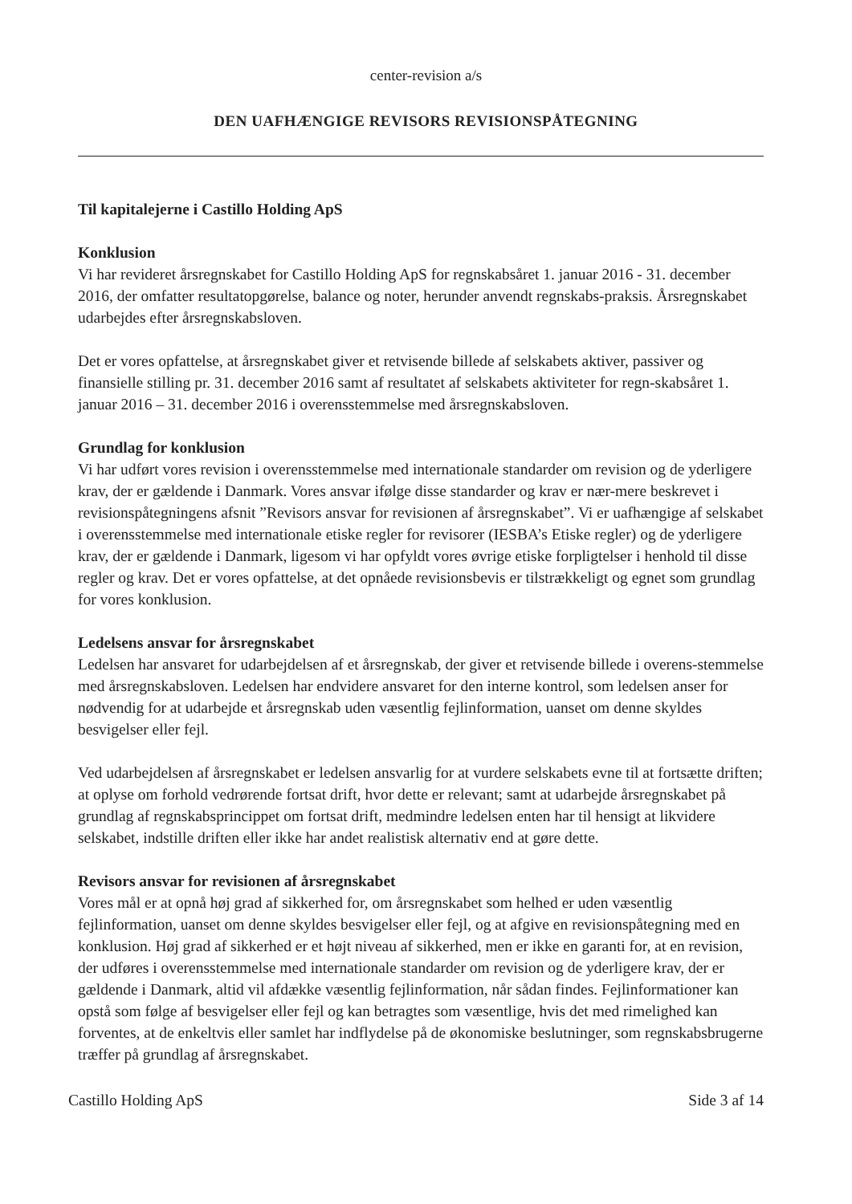center-revision a/s
DEN UAFHÆNGIGE REVISORS REVISIONSPÅTEGNING
Til kapitalejerne i Castillo Holding ApS
Konklusion
Vi har revideret årsregnskabet for Castillo Holding ApS for regnskabsåret 1. januar 2016 - 31. december 2016, der omfatter resultatopgørelse, balance og noter, herunder anvendt regnskabs-praksis. Årsregnskabet udarbejdes efter årsregnskabsloven.
Det er vores opfattelse, at årsregnskabet giver et retvisende billede af selskabets aktiver, passiver og finansielle stilling pr. 31. december 2016 samt af resultatet af selskabets aktiviteter for regn-skabsåret 1. januar 2016 – 31. december 2016 i overensstemmelse med årsregnskabsloven.
Grundlag for konklusion
Vi har udført vores revision i overensstemmelse med internationale standarder om revision og de yderligere krav, der er gældende i Danmark. Vores ansvar ifølge disse standarder og krav er nær-mere beskrevet i revisionspåtegningens afsnit ”Revisors ansvar for revisionen af årsregnskabet”. Vi er uafhængige af selskabet i overensstemmelse med internationale etiske regler for revisorer (IESBA’s Etiske regler) og de yderligere krav, der er gældende i Danmark, ligesom vi har opfyldt vores øvrige etiske forpligtelser i henhold til disse regler og krav. Det er vores opfattelse, at det opnåede revisionsbevis er tilstrækkeligt og egnet som grundlag for vores konklusion.
Ledelsens ansvar for årsregnskabet
Ledelsen har ansvaret for udarbejdelsen af et årsregnskab, der giver et retvisende billede i overens-stemmelse med årsregnskabsloven. Ledelsen har endvidere ansvaret for den interne kontrol, som ledelsen anser for nødvendig for at udarbejde et årsregnskab uden væsentlig fejlinformation, uanset om denne skyldes besvigelser eller fejl.
Ved udarbejdelsen af årsregnskabet er ledelsen ansvarlig for at vurdere selskabets evne til at fortsætte driften; at oplyse om forhold vedrørende fortsat drift, hvor dette er relevant; samt at udarbejde årsregnskabet på grundlag af regnskabsprincippet om fortsat drift, medmindre ledelsen enten har til hensigt at likvidere selskabet, indstille driften eller ikke har andet realistisk alternativ end at gøre dette.
Revisors ansvar for revisionen af årsregnskabet
Vores mål er at opnå høj grad af sikkerhed for, om årsregnskabet som helhed er uden væsentlig fejlinformation, uanset om denne skyldes besvigelser eller fejl, og at afgive en revisionspåtegning med en konklusion. Høj grad af sikkerhed er et højt niveau af sikkerhed, men er ikke en garanti for, at en revision, der udføres i overensstemmelse med internationale standarder om revision og de yderligere krav, der er gældende i Danmark, altid vil afdække væsentlig fejlinformation, når sådan findes. Fejlinformationer kan opstå som følge af besvigelser eller fejl og kan betragtes som væsentlige, hvis det med rimelighed kan forventes, at de enkeltvis eller samlet har indflydelse på de økonomiske beslutninger, som regnskabsbrugerne træffer på grundlag af årsregnskabet.
Castillo Holding ApS Side 3 af 14